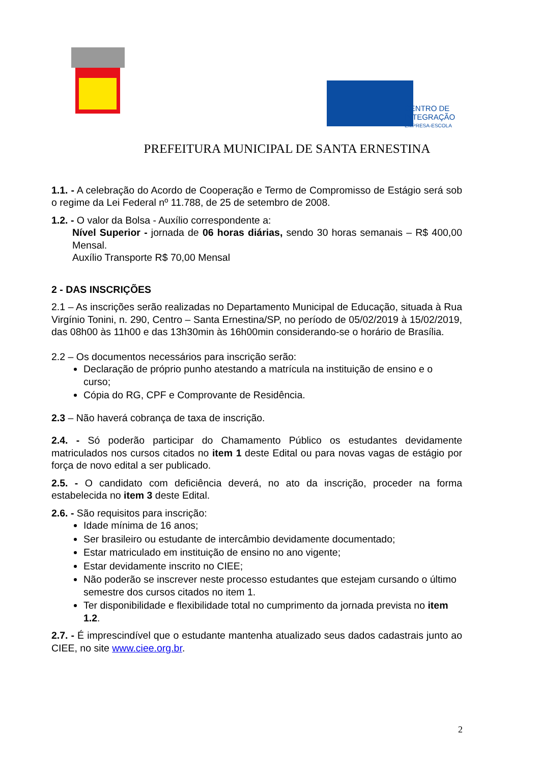CENTRO DE
INTEGRAÇÃO
EMPRESA-ESCOLA
PREFEITURA MUNICIPAL DE SANTA ERNESTINA
1.1. - A celebração do Acordo de Cooperação e Termo de Compromisso de Estágio será sob o regime da Lei Federal nº 11.788, de 25 de setembro de 2008.
1.2. - O valor da Bolsa - Auxílio correspondente a:
Nível Superior - jornada de 06 horas diárias, sendo 30 horas semanais – R$ 400,00 Mensal.
Auxílio Transporte R$ 70,00 Mensal
2 - DAS INSCRIÇÕES
2.1 – As inscrições serão realizadas no Departamento Municipal de Educação, situada à Rua Virgínio Tonini, n. 290, Centro – Santa Ernestina/SP, no período de 05/02/2019 à 15/02/2019, das 08h00 às 11h00 e das 13h30min às 16h00min considerando-se o horário de Brasília.
2.2 – Os documentos necessários para inscrição serão:
Declaração de próprio punho atestando a matrícula na instituição de ensino e o curso;
Cópia do RG, CPF e Comprovante de Residência.
2.3 – Não haverá cobrança de taxa de inscrição.
2.4. - Só poderão participar do Chamamento Público os estudantes devidamente matriculados nos cursos citados no item 1 deste Edital ou para novas vagas de estágio por força de novo edital a ser publicado.
2.5. - O candidato com deficiência deverá, no ato da inscrição, proceder na forma estabelecida no item 3 deste Edital.
2.6. - São requisitos para inscrição:
Idade mínima de 16 anos;
Ser brasileiro ou estudante de intercâmbio devidamente documentado;
Estar matriculado em instituição de ensino no ano vigente;
Estar devidamente inscrito no CIEE;
Não poderão se inscrever neste processo estudantes que estejam cursando o último semestre dos cursos citados no item 1.
Ter disponibilidade e flexibilidade total no cumprimento da jornada prevista no item 1.2.
2.7. - É imprescindível que o estudante mantenha atualizado seus dados cadastrais junto ao CIEE, no site www.ciee.org.br.
2